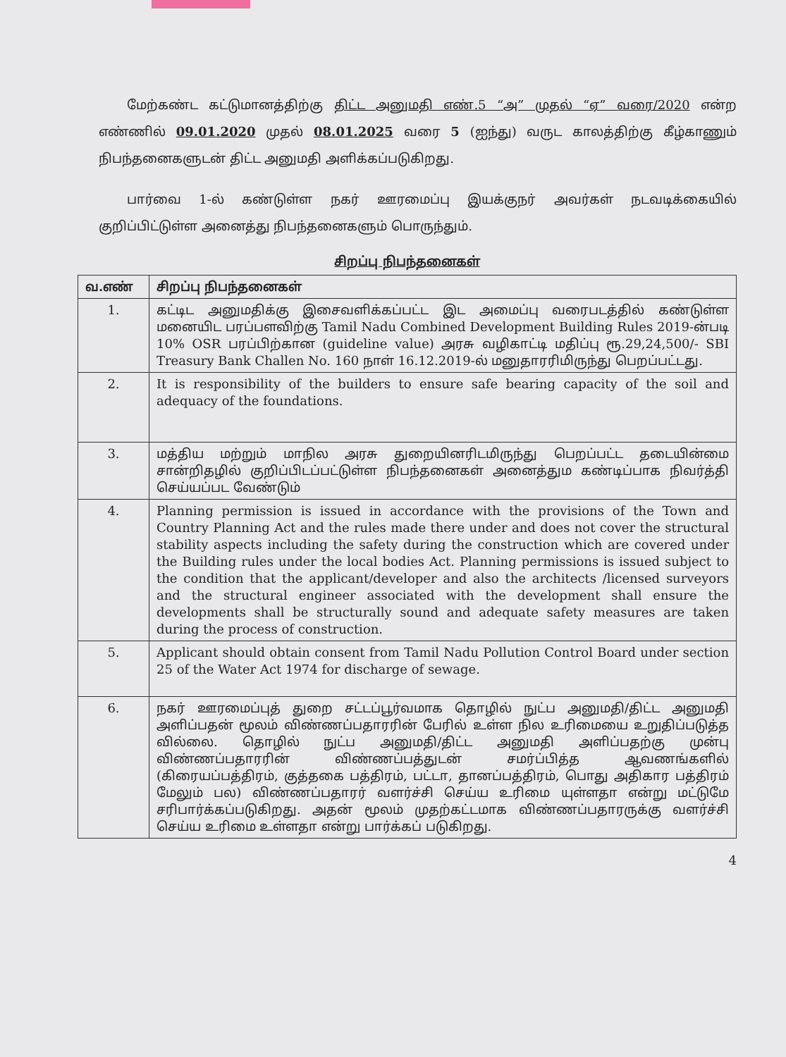மேற்கண்ட கட்டுமானத்திற்கு திட்ட அனுமதி எண்.5 “அ” முதல் “ஏ” வரை/2020 என்ற எண்ணில் 09.01.2020 முதல் 08.01.2025 வரை 5 (ஐந்து) வருட காலத்திற்கு கீழ்காணும் நிபந்தனைகளுடன் திட்ட அனுமதி அளிக்கப்படுகிறது.
பார்வை 1-ல் கண்டுள்ள நகர் ஊரமைப்பு இயக்குநர் அவர்கள் நடவடிக்கையில் குறிப்பிட்டுள்ள அனைத்து நிபந்தனைகளும் பொருந்தும்.
சிறப்பு நிபந்தனைகள்
| வ.எண் | சிறப்பு நிபந்தனைகள் |
| --- | --- |
| 1. | கட்டிட அனுமதிக்கு இசைவளிக்கப்பட்ட இட அமைப்பு வரைபடத்தில் கண்டுள்ள மனையிட பரப்பளவிற்கு Tamil Nadu Combined Development Building Rules 2019-ன்படி 10% OSR பரப்பிற்கான (guideline value) அரசு வழிகாட்டி மதிப்பு ரூ.29,24,500/- SBI Treasury Bank Challen No. 160 நாள் 16.12.2019-ல் மனுதாரரிமிருந்து பெறப்பட்டது. |
| 2. | It is responsibility of the builders to ensure safe bearing capacity of the soil and adequacy of the foundations. |
| 3. | மத்திய மற்றும் மாநில அரசு துறையினரிடமிருந்து பெறப்பட்ட தடையின்மை சான்றிதழில் குறிப்பிடப்பட்டுள்ள நிபந்தனைகள் அனைத்தும கண்டிப்பாக நிவர்த்தி செய்யப்பட வேண்டும் |
| 4. | Planning permission is issued in accordance with the provisions of the Town and Country Planning Act and the rules made there under and does not cover the structural stability aspects including the safety during the construction which are covered under the Building rules under the local bodies Act. Planning permissions is issued subject to the condition that the applicant/developer and also the architects /licensed surveyors and the structural engineer associated with the development shall ensure the developments shall be structurally sound and adequate safety measures are taken during the process of construction. |
| 5. | Applicant should obtain consent from Tamil Nadu Pollution Control Board under section 25 of the Water Act 1974 for discharge of sewage. |
| 6. | நகர் ஊரமைப்புத் துறை சட்டப்பூர்வமாக தொழில் நுட்ப அனுமதி/திட்ட அனுமதி அளிப்பதன் மூலம் விண்ணப்பதாரரின் பேரில் உள்ள நில உரிமையை உறுதிப்படுத்த வில்லை. தொழில் நுட்ப அனுமதி/திட்ட அனுமதி அளிப்பதற்கு முன்பு விண்ணப்பதாரரின் விண்ணப்பத்துடன் சமர்ப்பித்த ஆவணங்களில் (கிரையப்பத்திரம், குத்தகை பத்திரம், பட்டா, தானப்பத்திரம், பொது அதிகார பத்திரம் மேலும் பல) விண்ணப்பதாரர் வளர்ச்சி செய்ய உரிமை யுள்ளதா என்று மட்டுமே சரிபார்க்கப்படுகிறது. அதன் மூலம் முதற்கட்டமாக விண்ணப்பதாரருக்கு வளர்ச்சி செய்ய உரிமை உள்ளதா என்று பார்க்கப் படுகிறது. |
4